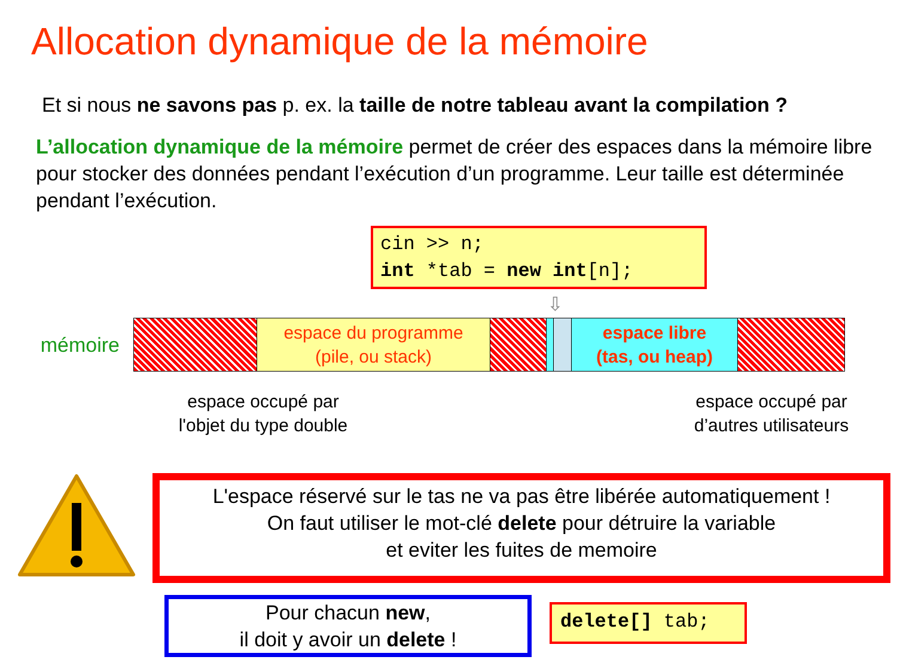Allocation dynamique de la mémoire
Et si nous ne savons pas p. ex. la taille de notre tableau avant la compilation ?
L’allocation dynamique de la mémoire permet de créer des espaces dans la mémoire libre pour stocker des données pendant l’exécution d’un programme. Leur taille est déterminée pendant l’exécution.
cin >> n;
int *tab = new int[n];
⇩
mémoire
espace du programme
(pile, ou stack)
espace libre
(tas, ou heap)
espace occupé par
l'objet du type double
espace occupé par
d’autres utilisateurs
L'espace réservé sur le tas ne va pas être libérée automatiquement !
On faut utiliser le mot-clé delete pour détruire la variable
et eviter les fuites de memoire
Pour chacun new,
il doit y avoir un delete !
delete[] tab;